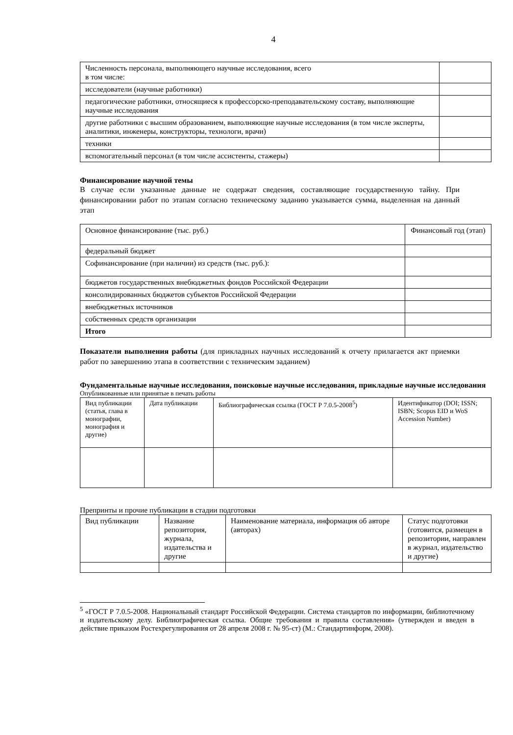4
| Численность персонала, выполняющего научные исследования, всего в том числе: | |
| исследователи (научные работники) | |
| педагогические работники, относящиеся к профессорско-преподавательскому составу, выполняющие научные исследования | |
| другие работники с высшим образованием, выполняющие научные исследования (в том числе эксперты, аналитики, инженеры, конструкторы, технологи, врачи) | |
| техники | |
| вспомогательный персонал (в том числе ассистенты, стажеры) | |
Финансирование научной темы
В случае если указанные данные не содержат сведения, составляющие государственную тайну. При финансировании работ по этапам согласно техническому заданию указывается сумма, выделенная на данный этап
| Основное финансирование (тыс. руб.) | Финансовый год (этап) |
| федеральный бюджет | |
| Софинансирование (при наличии) из средств (тыс. руб.): | |
| бюджетов государственных внебюджетных фондов Российской Федерации | |
| консолидированных бюджетов субъектов Российской Федерации | |
| внебюджетных источников | |
| собственных средств организации | |
| Итого | |
Показатели выполнения работы (для прикладных научных исследований к отчету прилагается акт приемки работ по завершению этапа в соответствии с техническим заданием)
Фундаментальные научные исследования, поисковые научные исследования, прикладные научные исследования
Опубликованные или принятые в печать работы
| Вид публикации (статья, глава в монографии, монография и другие) | Дата публикации | Библиографическая ссылка (ГОСТ Р 7.0.5-2008<sup>5</sup>) | Идентификатор (DOI; ISSN; ISBN; Scopus EID и WoS Accession Number) |
Препринты и прочие публикации в стадии подготовки
| Вид публикации | Название репозитория, журнала, издательства и другие | Наименование материала, информация об авторе (авторах) | Статус подготовки (готовится, размещен в репозитории, направлен в журнал, издательство и другие) |
<sup>5</sup> «ГОСТ Р 7.0.5-2008. Национальный стандарт Российской Федерации. Система стандартов по информации, библиотечному и издательскому делу. Библиографическая ссылка. Общие требования и правила составления» (утвержден и введен в действие приказом Ростехрегулирования от 28 апреля 2008 г. № 95-ст) (М.: Стандартинформ, 2008).